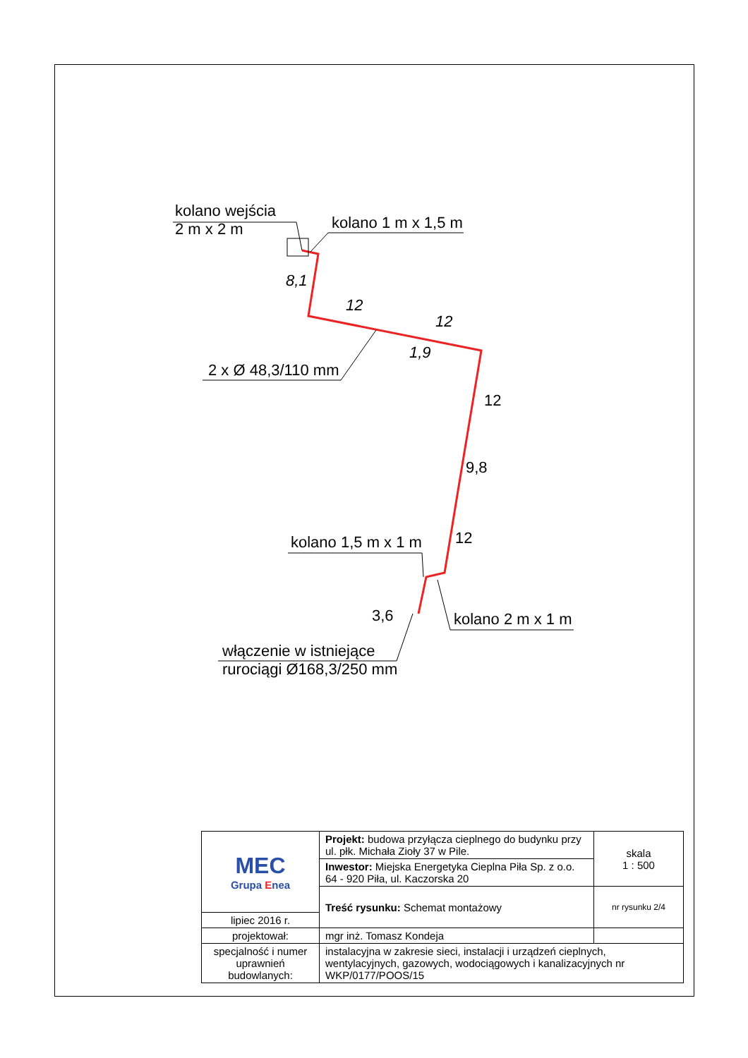kolano wejścia
2 m x 2 m
kolano 1 m x 1,5 m
12
12
8,1
1,9
2 x Ø 48,3/110 mm
12
9,8
12
kolano 1,5 m x 1 m
3,6 kolano 2 m x 1 m
włączenie w istniejące
rurociągi Ø168,3/250 mm
| MEC Grupa E nea | Projekt: budowa przyłącza cieplnego do budynku przy ul. płk. Michała Zioły 37 w Pile. | skala 1 : 500 |
| | Inwestor: Miejska Energetyka Cieplna Piła Sp. z o.o. 64 - 920 Piła, ul. Kaczorska 20 | |
| | Treść rysunku: Schemat montażowy | nr rysunku 2/4 |
| lipiec 2016 r. | | |
| projektował: | mgr inż. Tomasz Kondeja | |
| specjalność i numer uprawnień budowlanych: | instalacyjna w zakresie sieci, instalacji i urządzeń cieplnych, wentylacyjnych, gazowych, wodociągowych i kanalizacyjnych nr WKP/0177/POOS/15 | |